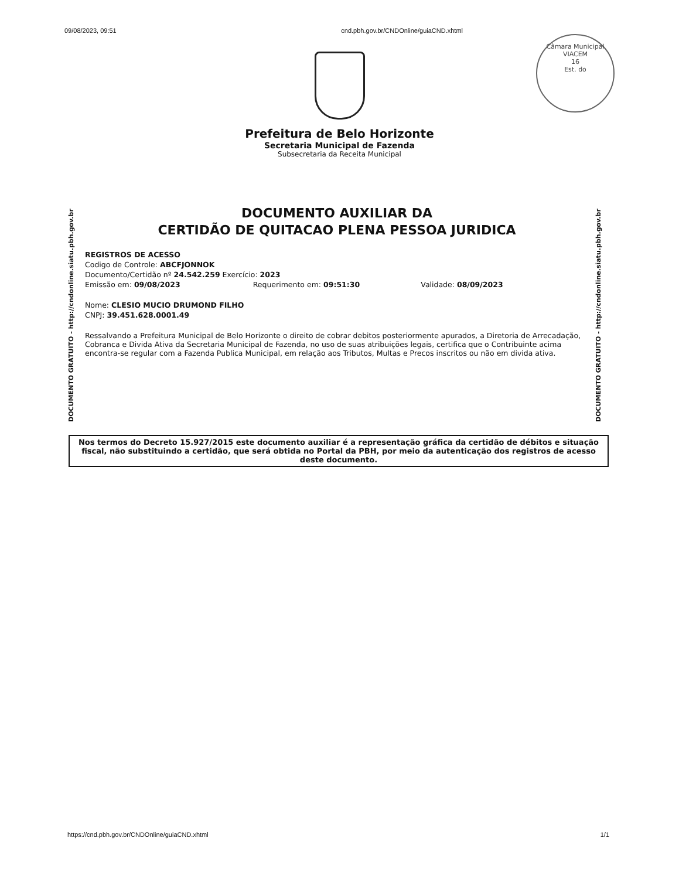09/08/2023, 09:51 cnd.pbh.gov.br/CNDOnline/guiaCND.xhtml
Câmara Municipal
VIACEM
16
Est. do
Prefeitura de Belo Horizonte
Secretaria Municipal de Fazenda
Subsecretaria da Receita Municipal
DOCUMENTO GRATUITO - http://cndonline.siatu.pbh.gov.br
DOCUMENTO AUXILIAR DA
CERTIDÃO DE QUITACAO PLENA PESSOA JURIDICA
REGISTROS DE ACESSO
Codigo de Controle: ABCFJONNOK
Documento/Certidão nº 24.542.259 Exercício: 2023
Emissão em: 09/08/2023 Requerimento em: 09:51:30 Validade: 08/09/2023
Nome: CLESIO MUCIO DRUMOND FILHO
CNPJ: 39.451.628.0001.49
Ressalvando a Prefeitura Municipal de Belo Horizonte o direito de cobrar debitos posteriormente apurados, a Diretoria de Arrecadação, Cobranca e Divida Ativa da Secretaria Municipal de Fazenda, no uso de suas atribuições legais, certifica que o Contribuinte acima encontra-se regular com a Fazenda Publica Municipal, em relação aos Tributos, Multas e Precos inscritos ou não em divida ativa.
DOCUMENTO GRATUITO - http://cndonline.siatu.pbh.gov.br
Nos termos do Decreto 15.927/2015 este documento auxiliar é a representação gráfica da certidão de débitos e situação fiscal, não substituindo a certidão, que será obtida no Portal da PBH, por meio da autenticação dos registros de acesso deste documento.
https://cnd.pbh.gov.br/CNDOnline/guiaCND.xhtml 1/1